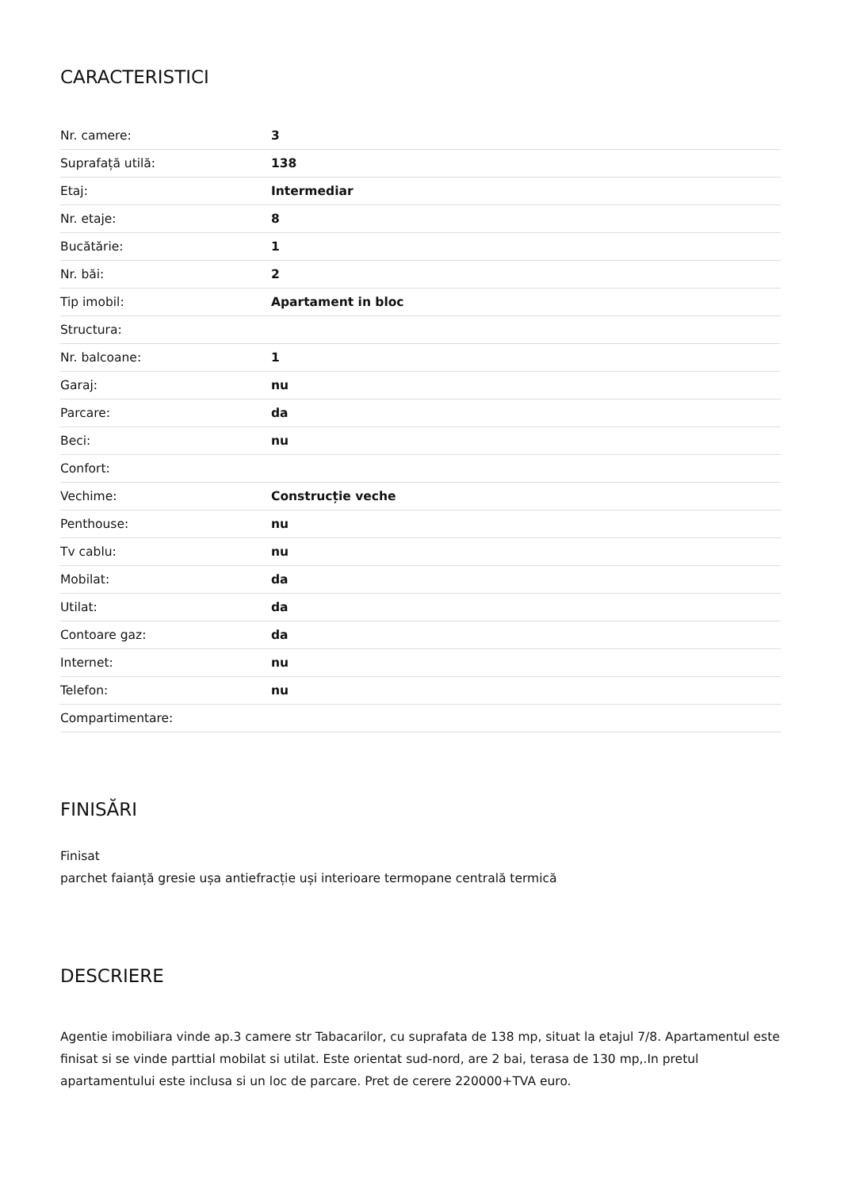CARACTERISTICI
| Nr. camere: | 3 |
| Suprafață utilă: | 138 |
| Etaj: | Intermediar |
| Nr. etaje: | 8 |
| Bucătărie: | 1 |
| Nr. băi: | 2 |
| Tip imobil: | Apartament in bloc |
| Structura: | |
| Nr. balcoane: | 1 |
| Garaj: | nu |
| Parcare: | da |
| Beci: | nu |
| Confort: | |
| Vechime: | Construcție veche |
| Penthouse: | nu |
| Tv cablu: | nu |
| Mobilat: | da |
| Utilat: | da |
| Contoare gaz: | da |
| Internet: | nu |
| Telefon: | nu |
| Compartimentare: | |
FINISĂRI
Finisat
parchet faianță gresie ușa antiefracție uși interioare termopane centrală termică
DESCRIERE
Agentie imobiliara vinde ap.3 camere str Tabacarilor, cu suprafata de 138 mp, situat la etajul 7/8. Apartamentul este finisat si se vinde parttial mobilat si utilat. Este orientat sud-nord, are 2 bai, terasa de 130 mp,.In pretul apartamentului este inclusa si un loc de parcare. Pret de cerere 220000+TVA euro.